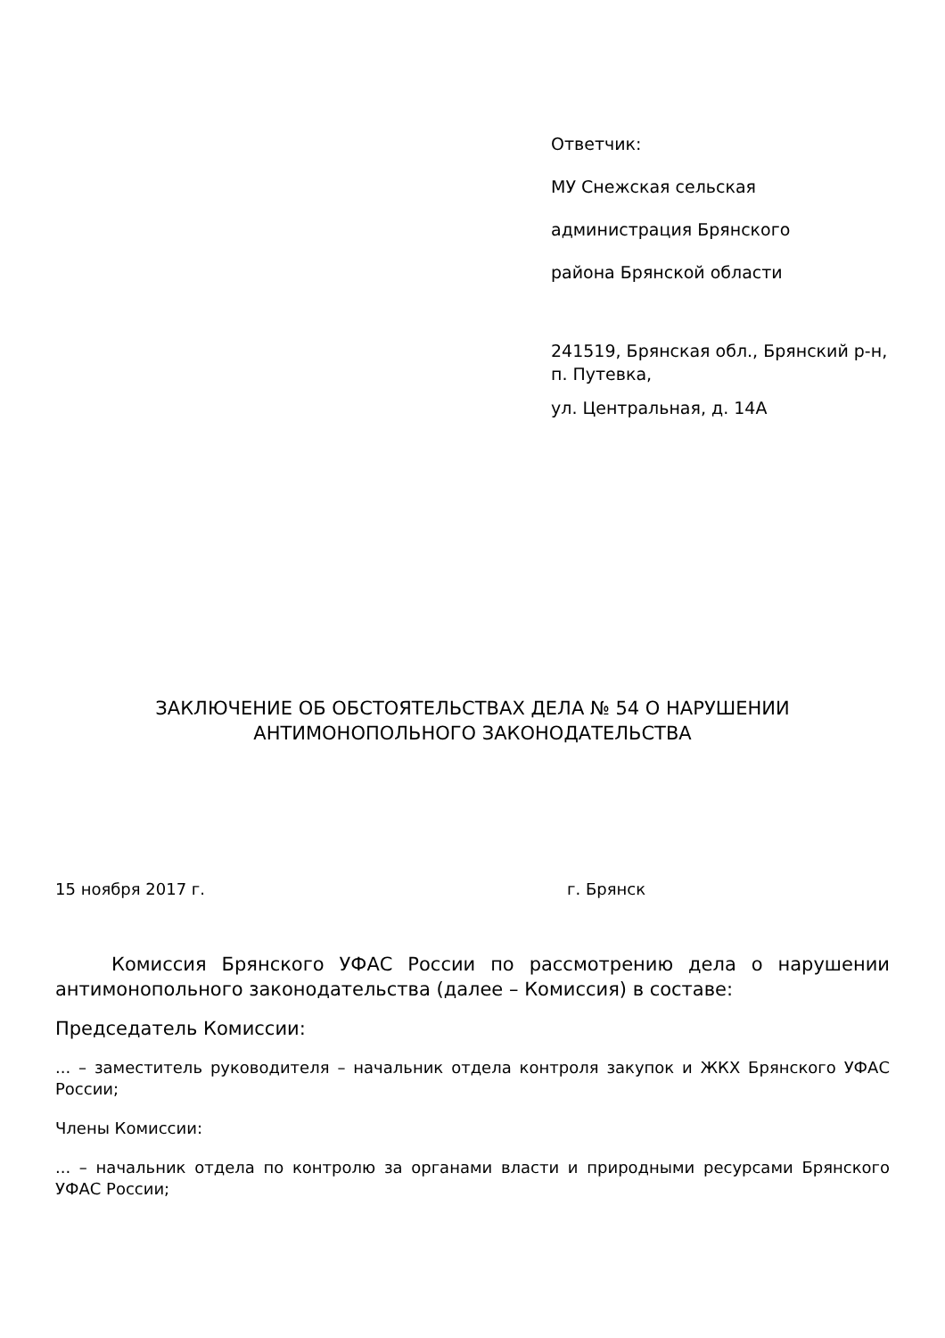Ответчик:
МУ Снежская сельская
администрация Брянского
района Брянской области
241519, Брянская обл., Брянский р-н, п. Путевка,
ул. Центральная, д. 14А
ЗАКЛЮЧЕНИЕ ОБ ОБСТОЯТЕЛЬСТВАХ ДЕЛА № 54 О НАРУШЕНИИ АНТИМОНОПОЛЬНОГО ЗАКОНОДАТЕЛЬСТВА
15 ноября 2017 г. г. Брянск
   Комиссия Брянского УФАС России по рассмотрению дела о нарушении антимонопольного законодательства (далее – Комиссия) в составе:
Председатель Комиссии:
... – заместитель руководителя – начальник отдела контроля закупок и ЖКХ Брянского УФАС России;
Члены Комиссии:
... – начальник отдела по контролю за органами власти и природными ресурсами Брянского УФАС России;